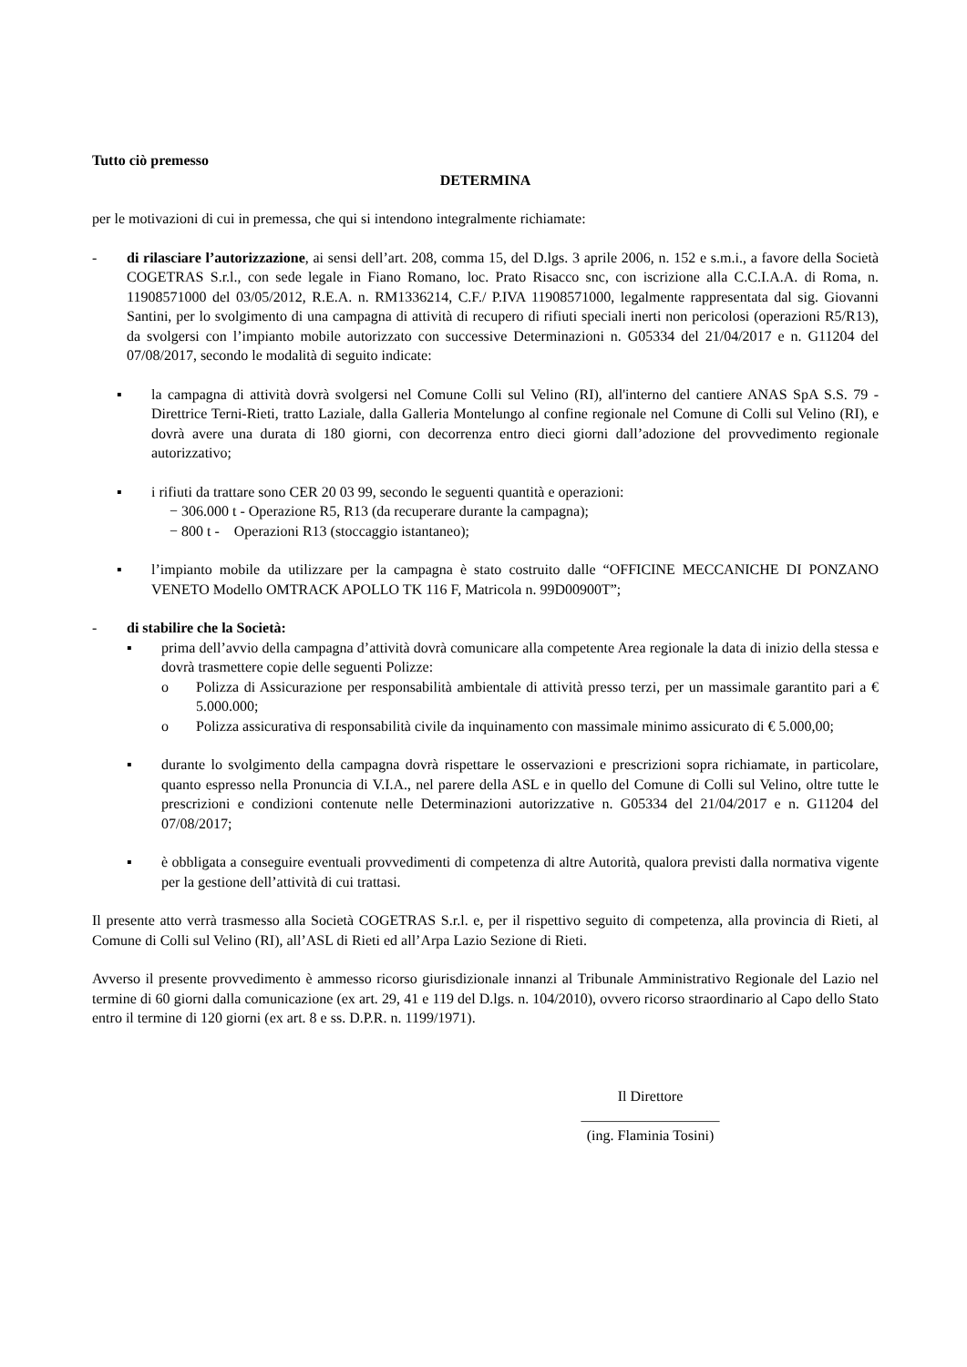Tutto ciò premesso
DETERMINA
per le motivazioni di cui in premessa, che qui si intendono integralmente richiamate:
- di rilasciare l’autorizzazione, ai sensi dell’art. 208, comma 15, del D.lgs. 3 aprile 2006, n. 152 e s.m.i., a favore della Società COGETRAS S.r.l., con sede legale in Fiano Romano, loc. Prato Risacco snc, con iscrizione alla C.C.I.A.A. di Roma, n. 11908571000 del 03/05/2012, R.E.A. n. RM1336214, C.F./ P.IVA 11908571000, legalmente rappresentata dal sig. Giovanni Santini, per lo svolgimento di una campagna di attività di recupero di rifiuti speciali inerti non pericolosi (operazioni R5/R13), da svolgersi con l’impianto mobile autorizzato con successive Determinazioni n. G05334 del 21/04/2017 e n. G11204 del 07/08/2017, secondo le modalità di seguito indicate:
▪ la campagna di attività dovrà svolgersi nel Comune Colli sul Velino (RI), all'interno del cantiere ANAS SpA S.S. 79 - Direttrice Terni-Rieti, tratto Laziale, dalla Galleria Montelungo al confine regionale nel Comune di Colli sul Velino (RI), e dovrà avere una durata di 180 giorni, con decorrenza entro dieci giorni dall’adozione del provvedimento regionale autorizzativo;
▪ i rifiuti da trattare sono CER 20 03 99, secondo le seguenti quantità e operazioni:
− 306.000 t - Operazione R5, R13 (da recuperare durante la campagna);
− 800 t - Operazioni R13 (stoccaggio istantaneo);
▪ l’impianto mobile da utilizzare per la campagna è stato costruito dalle “OFFICINE MECCANICHE DI PONZANO VENETO Modello OMTRACK APOLLO TK 116 F, Matricola n. 99D00900T”;
- di stabilire che la Società:
▪ prima dell’avvio della campagna d’attività dovrà comunicare alla competente Area regionale la data di inizio della stessa e dovrà trasmettere copie delle seguenti Polizze:
o Polizza di Assicurazione per responsabilità ambientale di attività presso terzi, per un massimale garantito pari a € 5.000.000;
o Polizza assicurativa di responsabilità civile da inquinamento con massimale minimo assicurato di € 5.000,00;
▪ durante lo svolgimento della campagna dovrà rispettare le osservazioni e prescrizioni sopra richiamate, in particolare, quanto espresso nella Pronuncia di V.I.A., nel parere della ASL e in quello del Comune di Colli sul Velino, oltre tutte le prescrizioni e condizioni contenute nelle Determinazioni autorizzative n. G05334 del 21/04/2017 e n. G11204 del 07/08/2017;
▪ è obbligata a conseguire eventuali provvedimenti di competenza di altre Autorità, qualora previsti dalla normativa vigente per la gestione dell’attività di cui trattasi.
Il presente atto verrà trasmesso alla Società COGETRAS S.r.l. e, per il rispettivo seguito di competenza, alla provincia di Rieti, al Comune di Colli sul Velino (RI), all’ASL di Rieti ed all’Arpa Lazio Sezione di Rieti.
Avverso il presente provvedimento è ammesso ricorso giurisdizionale innanzi al Tribunale Amministrativo Regionale del Lazio nel termine di 60 giorni dalla comunicazione (ex art. 29, 41 e 119 del D.lgs. n. 104/2010), ovvero ricorso straordinario al Capo dello Stato entro il termine di 120 giorni (ex art. 8 e ss. D.P.R. n. 1199/1971).
Il Direttore
___________________
(ing. Flaminia Tosini)